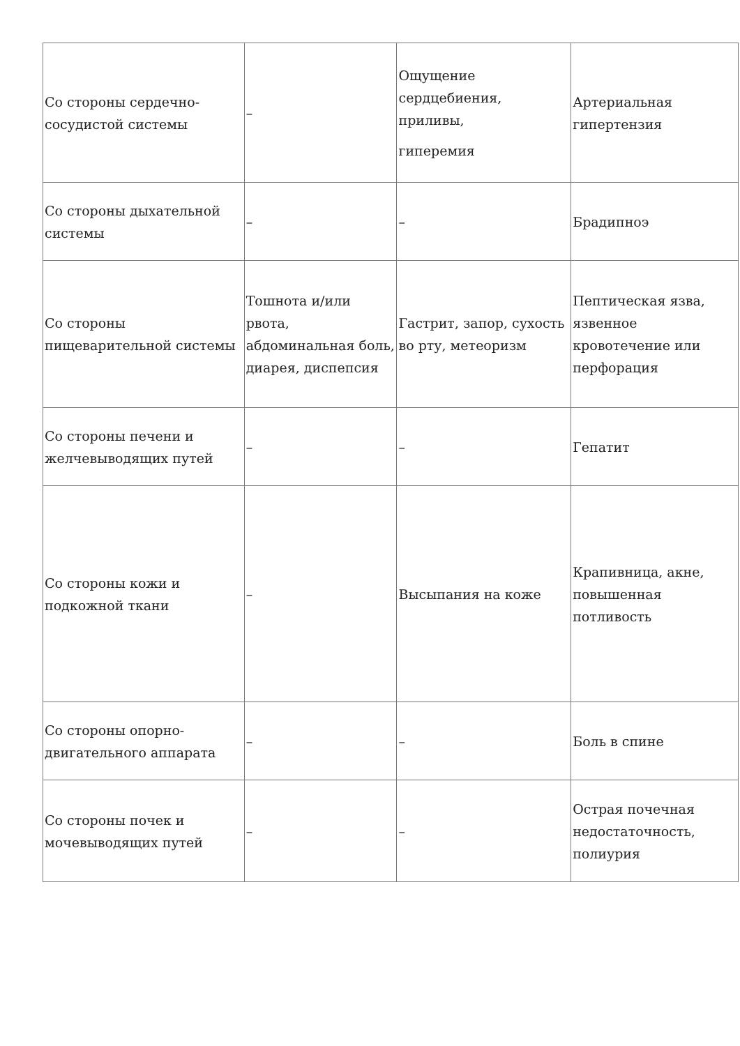| Со стороны сердечно-сосудистой системы | – | Ощущение сердцебиения, приливы, гиперемия | Артериальная гипертензия |
| Со стороны дыхательной системы | – | – | Брадипноэ |
| Со стороны пищеварительной системы | Тошнота и/или рвота, абдоминальная боль, диарея, диспепсия | Гастрит, запор, сухость во рту, метеоризм | Пептическая язва, язвенное кровотечение или перфорация |
| Со стороны печени и желчевыводящих путей | – | – | Гепатит |
| Со стороны кожи и подкожной ткани | – | Высыпания на коже | Крапивница, акне, повышенная потливость |
| Со стороны опорно-двигательного аппарата | – | – | Боль в спине |
| Со стороны почек и мочевыводящих путей | – | – | Острая почечная недостаточность, полиурия |